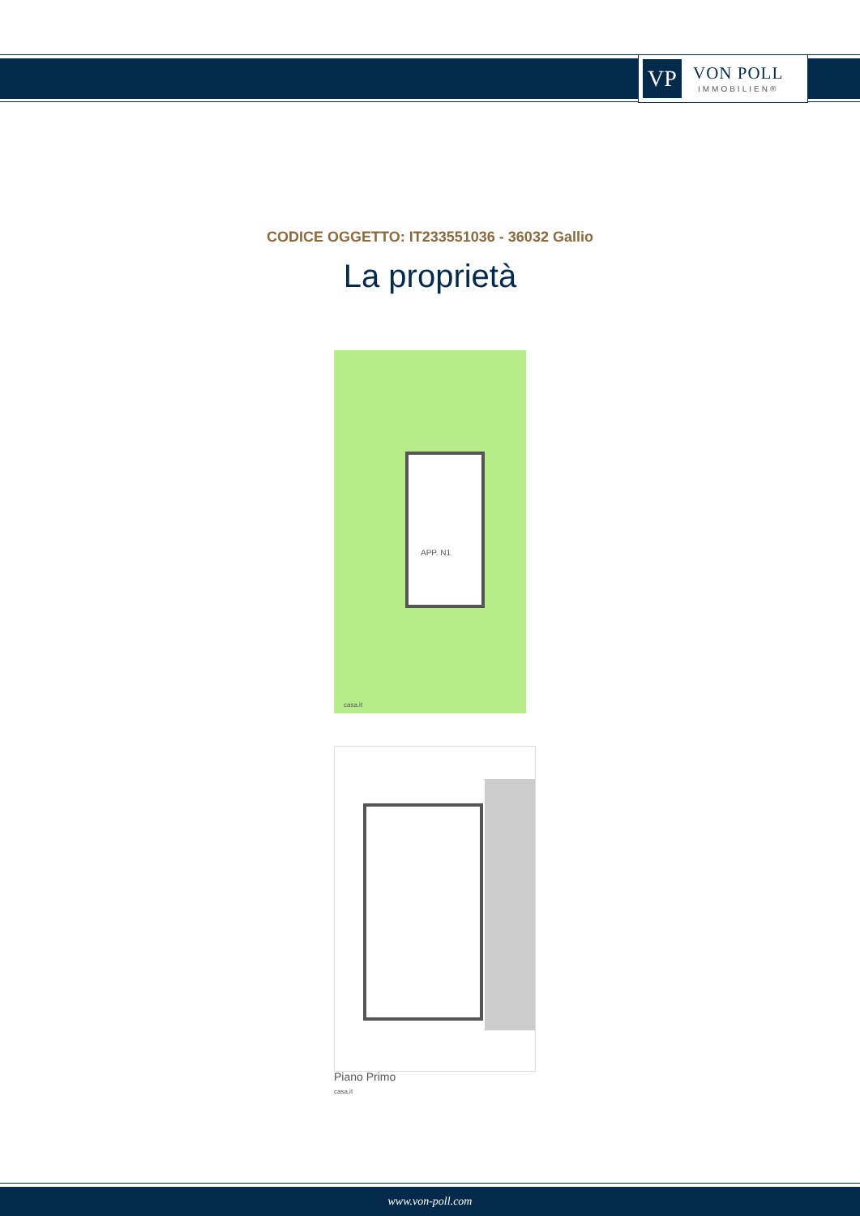VP
VON POLL
IMMOBILIEN®
CODICE OGGETTO: IT233551036 - 36032 Gallio
La proprietà
APP. N1
casa.it
Piano Primo
casa.it
www.von-poll.com